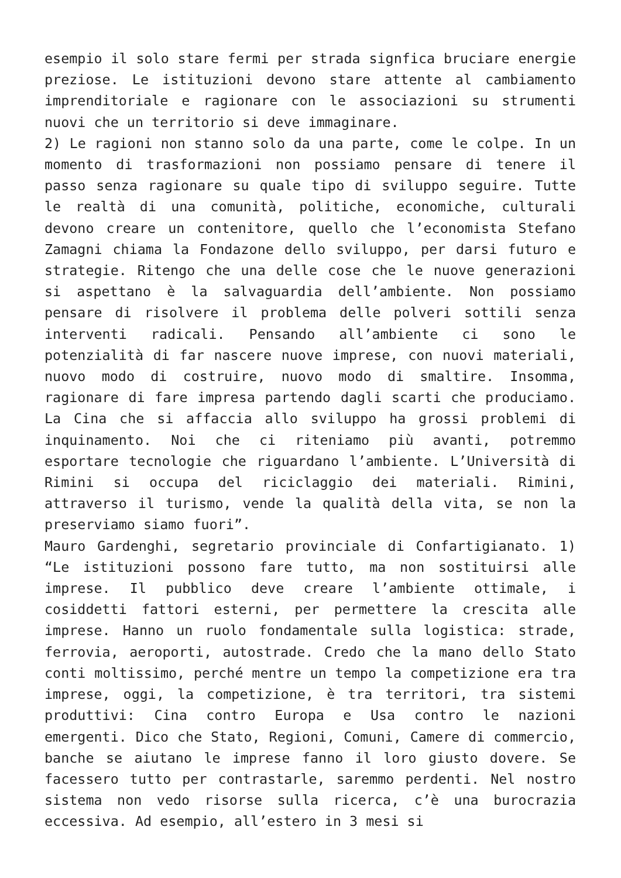esempio il solo stare fermi per strada signfica bruciare energie preziose. Le istituzioni devono stare attente al cambiamento imprenditoriale e ragionare con le associazioni su strumenti nuovi che un territorio si deve immaginare.
2) Le ragioni non stanno solo da una parte, come le colpe. In un momento di trasformazioni non possiamo pensare di tenere il passo senza ragionare su quale tipo di sviluppo seguire. Tutte le realtà di una comunità, politiche, economiche, culturali devono creare un contenitore, quello che l’economista Stefano Zamagni chiama la Fondazone dello sviluppo, per darsi futuro e strategie. Ritengo che una delle cose che le nuove generazioni si aspettano è la salvaguardia dell’ambiente. Non possiamo pensare di risolvere il problema delle polveri sottili senza interventi radicali. Pensando all’ambiente ci sono le potenzialità di far nascere nuove imprese, con nuovi materiali, nuovo modo di costruire, nuovo modo di smaltire. Insomma, ragionare di fare impresa partendo dagli scarti che produciamo. La Cina che si affaccia allo sviluppo ha grossi problemi di inquinamento. Noi che ci riteniamo più avanti, potremmo esportare tecnologie che riguardano l’ambiente. L’Università di Rimini si occupa del riciclaggio dei materiali. Rimini, attraverso il turismo, vende la qualità della vita, se non la preserviamo siamo fuori”.
Mauro Gardenghi, segretario provinciale di Confartigianato. 1) “Le istituzioni possono fare tutto, ma non sostituirsi alle imprese. Il pubblico deve creare l’ambiente ottimale, i cosiddetti fattori esterni, per permettere la crescita alle imprese. Hanno un ruolo fondamentale sulla logistica: strade, ferrovia, aeroporti, autostrade. Credo che la mano dello Stato conti moltissimo, perché mentre un tempo la competizione era tra imprese, oggi, la competizione, è tra territori, tra sistemi produttivi: Cina contro Europa e Usa contro le nazioni emergenti. Dico che Stato, Regioni, Comuni, Camere di commercio, banche se aiutano le imprese fanno il loro giusto dovere. Se facessero tutto per contrastarle, saremmo perdenti. Nel nostro sistema non vedo risorse sulla ricerca, c’è una burocrazia eccessiva. Ad esempio, all’estero in 3 mesi si